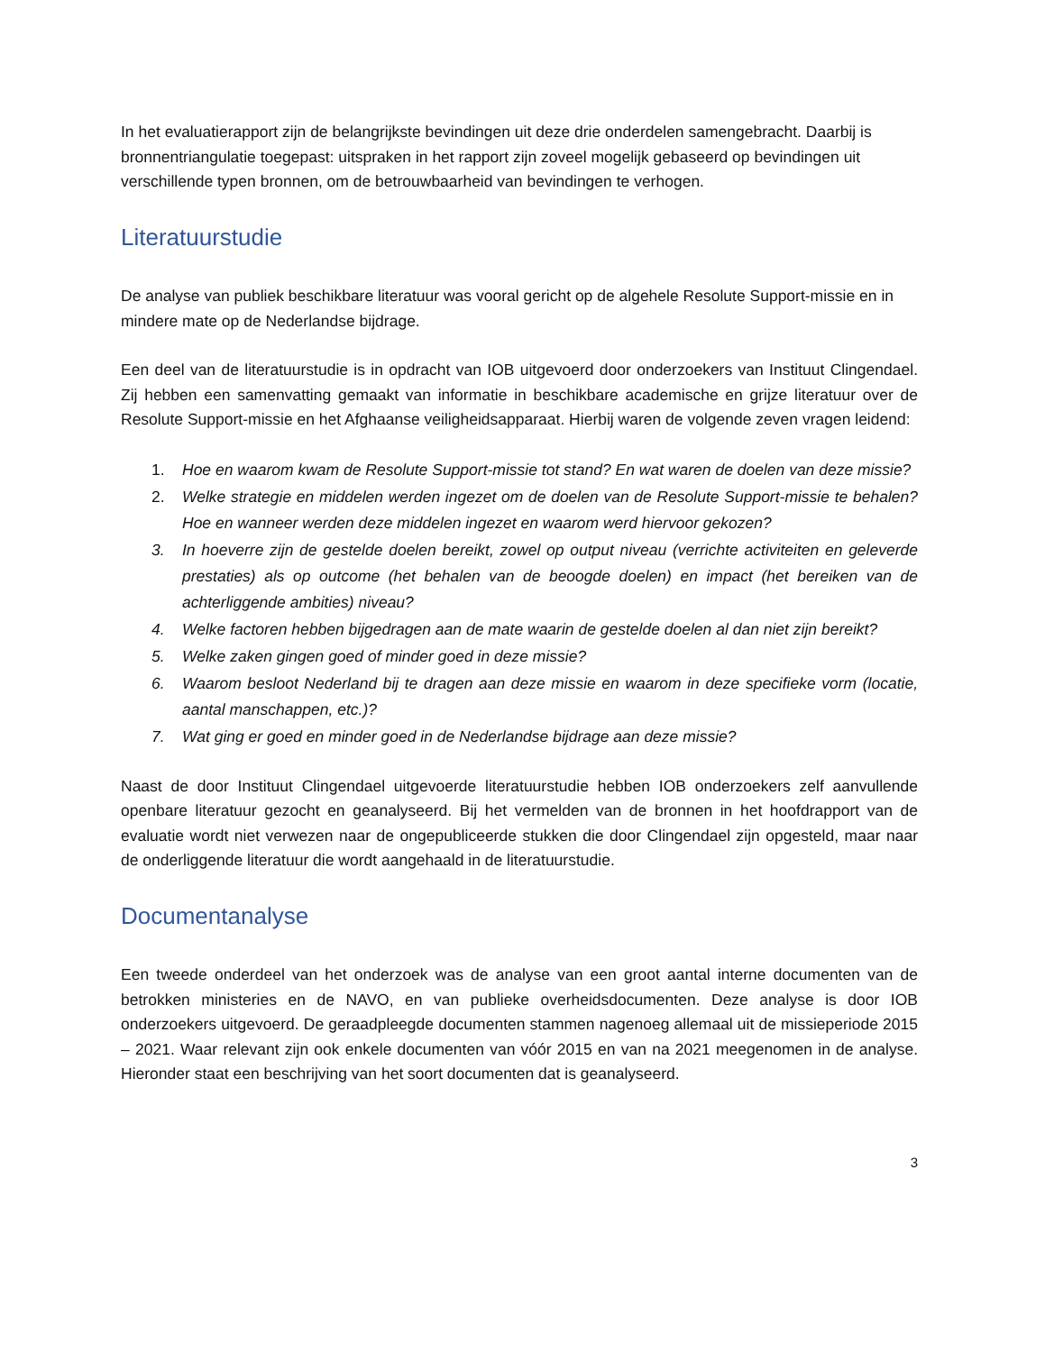In het evaluatierapport zijn de belangrijkste bevindingen uit deze drie onderdelen samengebracht. Daarbij is bronnentriangulatie toegepast: uitspraken in het rapport zijn zoveel mogelijk gebaseerd op bevindingen uit verschillende typen bronnen, om de betrouwbaarheid van bevindingen te verhogen.
Literatuurstudie
De analyse van publiek beschikbare literatuur was vooral gericht op de algehele Resolute Support-missie en in mindere mate op de Nederlandse bijdrage.
Een deel van de literatuurstudie is in opdracht van IOB uitgevoerd door onderzoekers van Instituut Clingendael. Zij hebben een samenvatting gemaakt van informatie in beschikbare academische en grijze literatuur over de Resolute Support-missie en het Afghaanse veiligheidsapparaat. Hierbij waren de volgende zeven vragen leidend:
1. Hoe en waarom kwam de Resolute Support-missie tot stand? En wat waren de doelen van deze missie?
2. Welke strategie en middelen werden ingezet om de doelen van de Resolute Support-missie te behalen? Hoe en wanneer werden deze middelen ingezet en waarom werd hiervoor gekozen?
3. In hoeverre zijn de gestelde doelen bereikt, zowel op output niveau (verrichte activiteiten en geleverde prestaties) als op outcome (het behalen van de beoogde doelen) en impact (het bereiken van de achterliggende ambities) niveau?
4. Welke factoren hebben bijgedragen aan de mate waarin de gestelde doelen al dan niet zijn bereikt?
5. Welke zaken gingen goed of minder goed in deze missie?
6. Waarom besloot Nederland bij te dragen aan deze missie en waarom in deze specifieke vorm (locatie, aantal manschappen, etc.)?
7. Wat ging er goed en minder goed in de Nederlandse bijdrage aan deze missie?
Naast de door Instituut Clingendael uitgevoerde literatuurstudie hebben IOB onderzoekers zelf aanvullende openbare literatuur gezocht en geanalyseerd. Bij het vermelden van de bronnen in het hoofdrapport van de evaluatie wordt niet verwezen naar de ongepubliceerde stukken die door Clingendael zijn opgesteld, maar naar de onderliggende literatuur die wordt aangehaald in de literatuurstudie.
Documentanalyse
Een tweede onderdeel van het onderzoek was de analyse van een groot aantal interne documenten van de betrokken ministeries en de NAVO, en van publieke overheidsdocumenten. Deze analyse is door IOB onderzoekers uitgevoerd. De geraadpleegde documenten stammen nagenoeg allemaal uit de missieperiode 2015 – 2021. Waar relevant zijn ook enkele documenten van vóór 2015 en van na 2021 meegenomen in de analyse. Hieronder staat een beschrijving van het soort documenten dat is geanalyseerd.
3